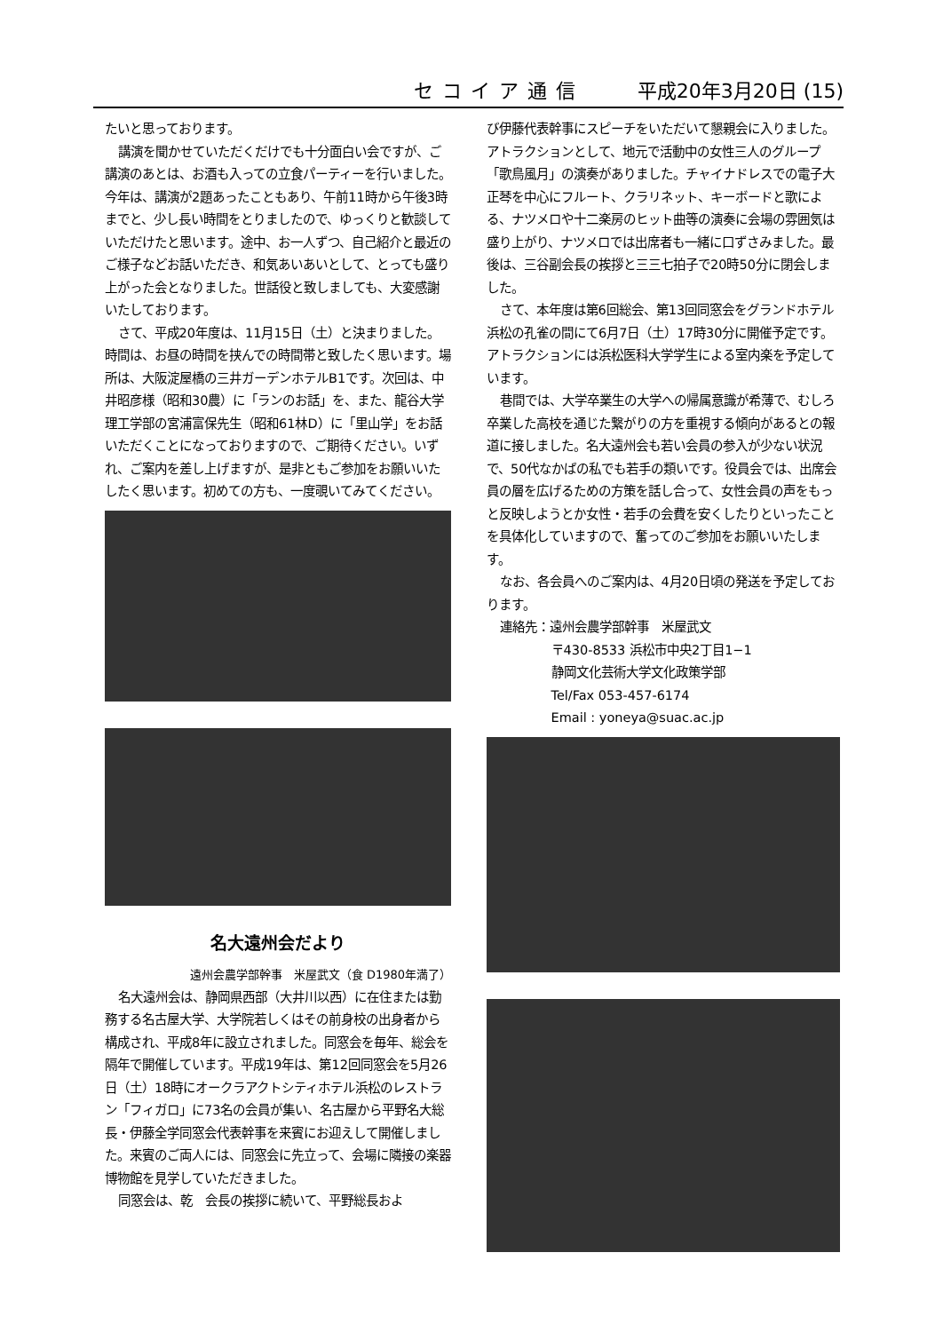セコイア通信 平成20年3月20日 (15)
たいと思っております。
講演を聞かせていただくだけでも十分面白い会ですが、ご講演のあとは、お酒も入っての立食パーティーを行いました。今年は、講演が2題あったこともあり、午前11時から午後3時までと、少し長い時間をとりましたので、ゆっくりと歓談していただけたと思います。途中、お一人ずつ、自己紹介と最近のご様子などお話いただき、和気あいあいとして、とっても盛り上がった会となりました。世話役と致しましても、大変感謝いたしております。
さて、平成20年度は、11月15日（土）と決まりました。時間は、お昼の時間を挟んでの時間帯と致したく思います。場所は、大阪淀屋橋の三井ガーデンホテルB1です。次回は、中井昭彦様（昭和30農）に「ランのお話」を、また、龍谷大学理工学部の宮浦富保先生（昭和61林D）に「里山学」をお話いただくことになっておりますので、ご期待ください。いずれ、ご案内を差し上げますが、是非ともご参加をお願いいたしたく思います。初めての方も、一度覗いてみてください。
名大遠州会だより
遠州会農学部幹事　米屋武文（食 D1980年満了）
名大遠州会は、静岡県西部（大井川以西）に在住または勤務する名古屋大学、大学院若しくはその前身校の出身者から構成され、平成8年に設立されました。同窓会を毎年、総会を隔年で開催しています。平成19年は、第12回同窓会を5月26日（土）18時にオークラアクトシティホテル浜松のレストラン「フィガロ」に73名の会員が集い、名古屋から平野名大総長・伊藤全学同窓会代表幹事を来賓にお迎えして開催しました。来賓のご両人には、同窓会に先立って、会場に隣接の楽器博物館を見学していただきました。
同窓会は、乾　会長の挨拶に続いて、平野総長およ
び伊藤代表幹事にスピーチをいただいて懇親会に入りました。アトラクションとして、地元で活動中の女性三人のグループ「歌鳥風月」の演奏がありました。チャイナドレスでの電子大正琴を中心にフルート、クラリネット、キーボードと歌による、ナツメロや十二楽房のヒット曲等の演奏に会場の雰囲気は盛り上がり、ナツメロでは出席者も一緒に口ずさみました。最後は、三谷副会長の挨拶と三三七拍子で20時50分に閉会しました。
さて、本年度は第6回総会、第13回同窓会をグランドホテル浜松の孔雀の間にて6月7日（土）17時30分に開催予定です。アトラクションには浜松医科大学学生による室内楽を予定しています。
巷間では、大学卒業生の大学への帰属意識が希薄で、むしろ卒業した高校を通じた繋がりの方を重視する傾向があるとの報道に接しました。名大遠州会も若い会員の参入が少ない状況で、50代なかばの私でも若手の類いです。役員会では、出席会員の層を広げるための方策を話し合って、女性会員の声をもっと反映しようとか女性・若手の会費を安くしたりといったことを具体化していますので、奮ってのご参加をお願いいたします。
なお、各会員へのご案内は、4月20日頃の発送を予定しております。
連絡先：遠州会農学部幹事　米屋武文
〒430-8533 浜松市中央2丁目1−1
静岡文化芸術大学文化政策学部
Tel/Fax 053-457-6174
Email : yoneya@suac.ac.jp